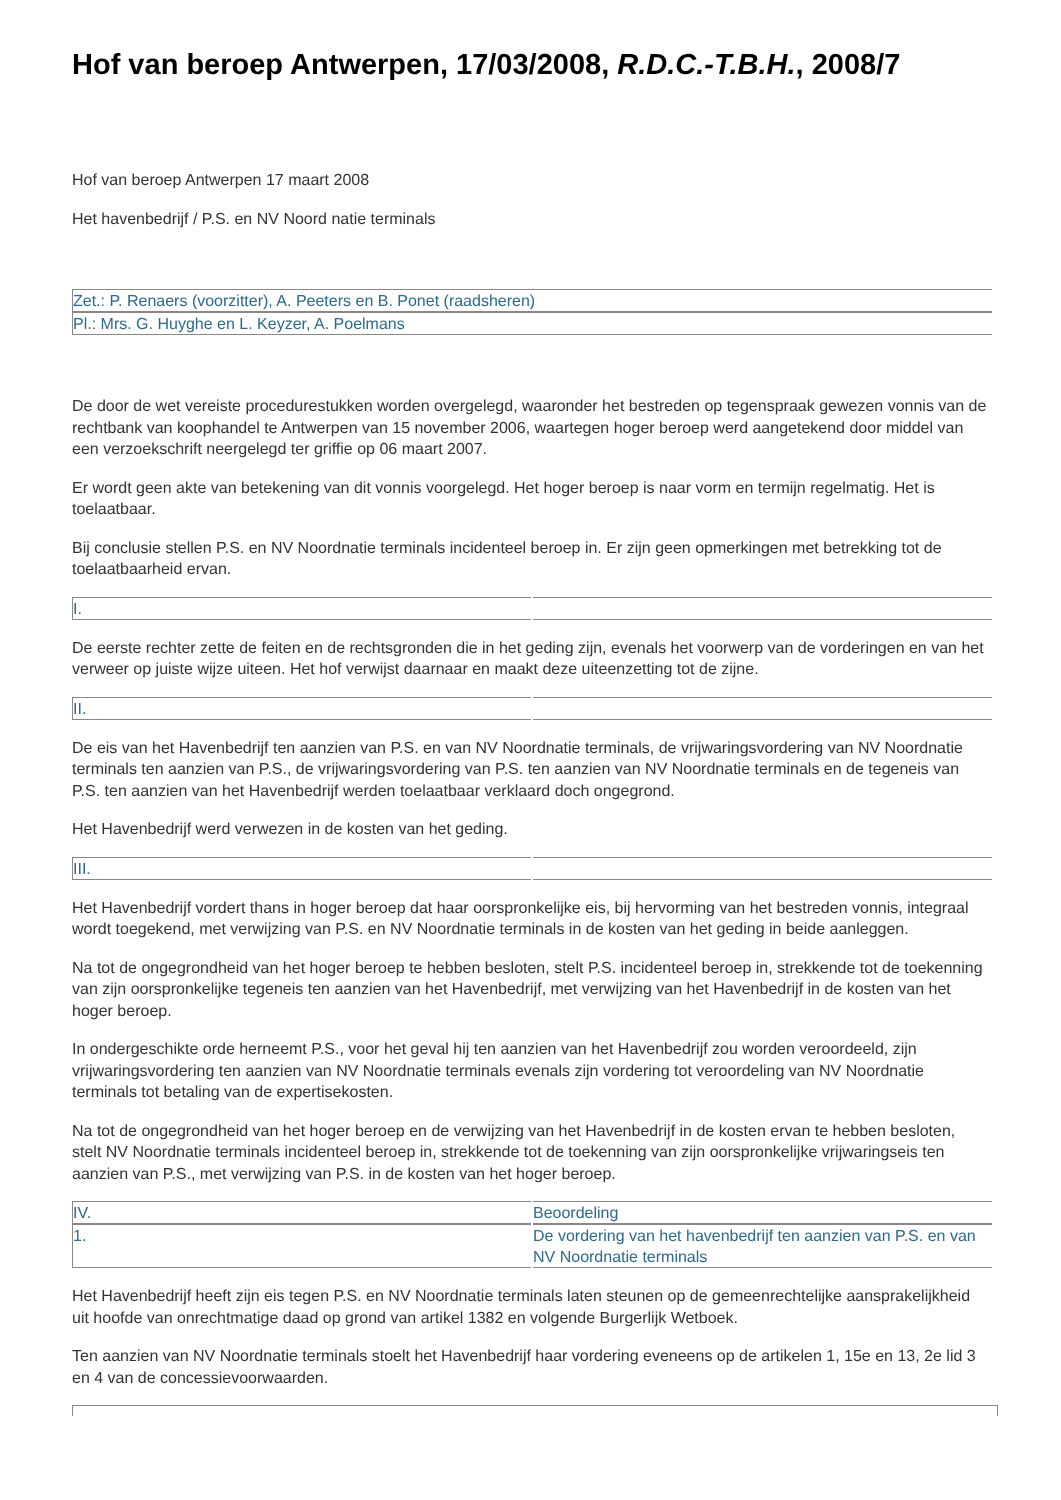Hof van beroep Antwerpen, 17/03/2008, R.D.C.-T.B.H., 2008/7
Hof van beroep Antwerpen 17 maart 2008
Het havenbedrijf / P.S. en NV Noord natie terminals
| Zet.: P. Renaers (voorzitter), A. Peeters en B. Ponet (raadsheren) |
| Pl.: Mrs. G. Huyghe en L. Keyzer, A. Poelmans |
De door de wet vereiste procedurestukken worden overgelegd, waaronder het bestreden op tegenspraak gewezen vonnis van de rechtbank van koophandel te Antwerpen van 15 november 2006, waartegen hoger beroep werd aangetekend door middel van een verzoekschrift neergelegd ter griffie op 06 maart 2007.
Er wordt geen akte van betekening van dit vonnis voorgelegd. Het hoger beroep is naar vorm en termijn regelmatig. Het is toelaatbaar.
Bij conclusie stellen P.S. en NV Noordnatie terminals incidenteel beroep in. Er zijn geen opmerkingen met betrekking tot de toelaatbaarheid ervan.
| I. | |
De eerste rechter zette de feiten en de rechtsgronden die in het geding zijn, evenals het voorwerp van de vorderingen en van het verweer op juiste wijze uiteen. Het hof verwijst daarnaar en maakt deze uiteenzetting tot de zijne.
| II. | |
De eis van het Havenbedrijf ten aanzien van P.S. en van NV Noordnatie terminals, de vrijwaringsvordering van NV Noordnatie terminals ten aanzien van P.S., de vrijwaringsvordering van P.S. ten aanzien van NV Noordnatie terminals en de tegeneis van P.S. ten aanzien van het Havenbedrijf werden toelaatbaar verklaard doch ongegrond.
Het Havenbedrijf werd verwezen in de kosten van het geding.
| III. | |
Het Havenbedrijf vordert thans in hoger beroep dat haar oorspronkelijke eis, bij hervorming van het bestreden vonnis, integraal wordt toegekend, met verwijzing van P.S. en NV Noordnatie terminals in de kosten van het geding in beide aanleggen.
Na tot de ongegrondheid van het hoger beroep te hebben besloten, stelt P.S. incidenteel beroep in, strekkende tot de toekenning van zijn oorspronkelijke tegeneis ten aanzien van het Havenbedrijf, met verwijzing van het Havenbedrijf in de kosten van het hoger beroep.
In ondergeschikte orde herneemt P.S., voor het geval hij ten aanzien van het Havenbedrijf zou worden veroordeeld, zijn vrijwaringsvordering ten aanzien van NV Noordnatie terminals evenals zijn vordering tot veroordeling van NV Noordnatie terminals tot betaling van de expertisekosten.
Na tot de ongegrondheid van het hoger beroep en de verwijzing van het Havenbedrijf in de kosten ervan te hebben besloten, stelt NV Noordnatie terminals incidenteel beroep in, strekkende tot de toekenning van zijn oorspronkelijke vrijwaringseis ten aanzien van P.S., met verwijzing van P.S. in de kosten van het hoger beroep.
| IV. | Beoordeling |
| 1. | De vordering van het havenbedrijf ten aanzien van P.S. en van NV Noordnatie terminals |
Het Havenbedrijf heeft zijn eis tegen P.S. en NV Noordnatie terminals laten steunen op de gemeenrechtelijke aansprakelijkheid uit hoofde van onrechtmatige daad op grond van artikel 1382 en volgende Burgerlijk Wetboek.
Ten aanzien van NV Noordnatie terminals stoelt het Havenbedrijf haar vordering eveneens op de artikelen 1, 15e en 13, 2e lid 3 en 4 van de concessievoorwaarden.